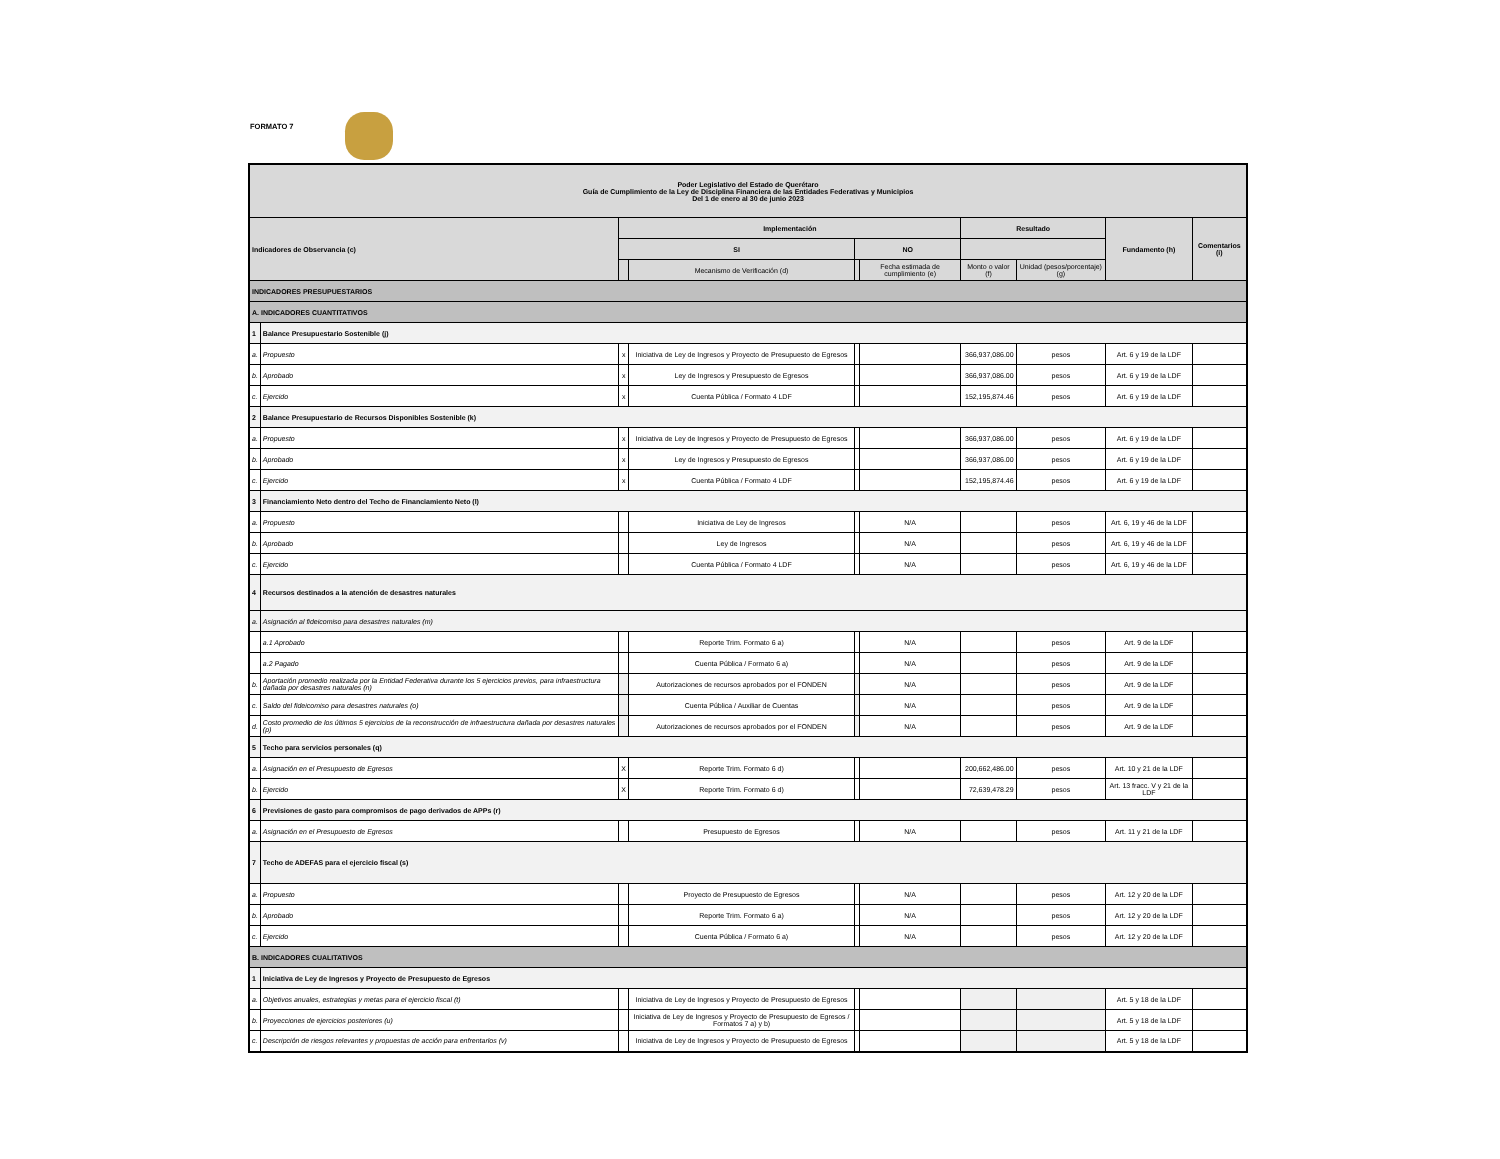FORMATO 7
| Poder Legislativo del Estado de Querétaro Guía de Cumplimiento de la Ley de Disciplina Financiera de las Entidades Federativas y Municipios Del 1 de enero al 30 de junio 2023 | | | | | | | | | |
| --- | --- | --- | --- | --- | --- | --- | --- | --- | --- |
| Indicadores de Observancia (c) | | Implementación | | | | Resultado | | Fundamento (h) | Comentarios (i) |
| | | SI | | NO | | | | | |
| | | | Mecanismo de Verificación (d) | | Fecha estimada de cumplimiento (e) | Monto o valor (f) | Unidad (pesos/porcentaje) (g) | | |
| INDICADORES PRESUPUESTARIOS | | | | | | | | | |
| A. INDICADORES CUANTITATIVOS | | | | | | | | | |
| 1 | Balance Presupuestario Sostenible (j) | | | | | | | | |
| a. | Propuesto | x | Iniciativa de Ley de Ingresos y Proyecto de Presupuesto de Egresos | | | 366,937,086.00 | pesos | Art. 6 y 19 de la LDF | |
| b. | Aprobado | x | Ley de Ingresos y Presupuesto de Egresos | | | 366,937,086.00 | pesos | Art. 6 y 19 de la LDF | |
| c. | Ejercido | x | Cuenta Pública / Formato 4 LDF | | | 152,195,874.46 | pesos | Art. 6 y 19 de la LDF | |
| 2 | Balance Presupuestario de Recursos Disponibles Sostenible (k) | | | | | | | | |
| a. | Propuesto | x | Iniciativa de Ley de Ingresos y Proyecto de Presupuesto de Egresos | | | 366,937,086.00 | pesos | Art. 6 y 19 de la LDF | |
| b. | Aprobado | x | Ley de Ingresos y Presupuesto de Egresos | | | 366,937,086.00 | pesos | Art. 6 y 19 de la LDF | |
| c. | Ejercido | x | Cuenta Pública / Formato 4 LDF | | | 152,195,874.46 | pesos | Art. 6 y 19 de la LDF | |
| 3 | Financiamiento Neto dentro del Techo de Financiamiento Neto (l) | | | | | | | | |
| a. | Propuesto | | Iniciativa de Ley de Ingresos | | N/A | | pesos | Art. 6, 19 y 46 de la LDF | |
| b. | Aprobado | | Ley de Ingresos | | N/A | | pesos | Art. 6, 19 y 46 de la LDF | |
| c. | Ejercido | | Cuenta Pública / Formato 4 LDF | | N/A | | pesos | Art. 6, 19 y 46 de la LDF | |
| 4 | Recursos destinados a la atención de desastres naturales | | | | | | | | |
| a. | Asignación al fideicomiso para desastres naturales (m) | | | | | | | | |
| | a.1 Aprobado | | Reporte Trim. Formato 6 a) | | N/A | | pesos | Art. 9 de la LDF | |
| | a.2 Pagado | | Cuenta Pública / Formato 6 a) | | N/A | | pesos | Art. 9 de la LDF | |
| b. | Aportación promedio realizada por la Entidad Federativa durante los 5 ejercicios previos, para infraestructura dañada por desastres naturales (n) | | Autorizaciones de recursos aprobados por el FONDEN | | N/A | | pesos | Art. 9 de la LDF | |
| c. | Saldo del fideicomiso para desastres naturales (o) | | Cuenta Pública / Auxiliar de Cuentas | | N/A | | pesos | Art. 9 de la LDF | |
| d. | Costo promedio de los últimos 5 ejercicios de la reconstrucción de infraestructura dañada por desastres naturales (p) | | Autorizaciones de recursos aprobados por el FONDEN | | N/A | | pesos | Art. 9 de la LDF | |
| 5 | Techo para servicios personales (q) | | | | | | | | |
| a. | Asignación en el Presupuesto de Egresos | X | Reporte Trim. Formato 6 d) | | | 200,662,486.00 | pesos | Art. 10 y 21 de la LDF | |
| b. | Ejercido | X | Reporte Trim. Formato 6 d) | | | 72,639,478.29 | pesos | Art. 13 fracc. V y 21 de la LDF | |
| 6 | Previsiones de gasto para compromisos de pago derivados de APPs (r) | | | | | | | | |
| a. | Asignación en el Presupuesto de Egresos | | Presupuesto de Egresos | | N/A | | pesos | Art. 11 y 21 de la LDF | |
| 7 | Techo de ADEFAS para el ejercicio fiscal (s) | | | | | | | | |
| a. | Propuesto | | Proyecto de Presupuesto de Egresos | | N/A | | pesos | Art. 12 y 20 de la LDF | |
| b. | Aprobado | | Reporte Trim. Formato 6 a) | | N/A | | pesos | Art. 12 y 20 de la LDF | |
| c. | Ejercido | | Cuenta Pública / Formato 6 a) | | N/A | | pesos | Art. 12 y 20 de la LDF | |
| B. INDICADORES CUALITATIVOS | | | | | | | | | |
| 1 | Iniciativa de Ley de Ingresos y Proyecto de Presupuesto de Egresos | | | | | | | | |
| a. | Objetivos anuales, estrategias y metas para el ejercicio fiscal (t) | | Iniciativa de Ley de Ingresos y Proyecto de Presupuesto de Egresos | | | | | Art. 5 y 18 de la LDF | |
| b. | Proyecciones de ejercicios posteriores (u) | | Iniciativa de Ley de Ingresos y Proyecto de Presupuesto de Egresos / Formatos 7 a) y b) | | | | | Art. 5 y 18 de la LDF | |
| c. | Descripción de riesgos relevantes y propuestas de acción para enfrentarlos (v) | | Iniciativa de Ley de Ingresos y Proyecto de Presupuesto de Egresos | | | | | Art. 5 y 18 de la LDF | |